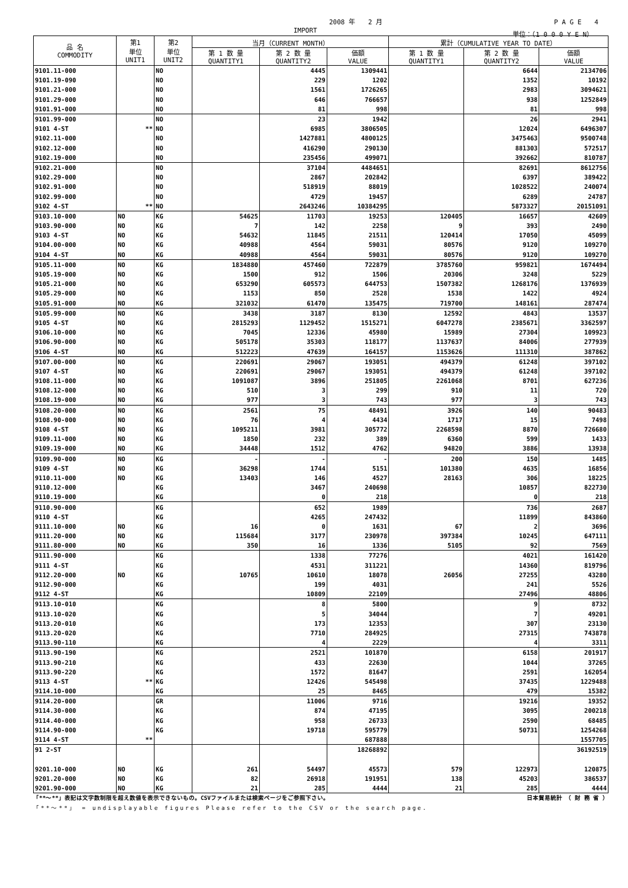2008 年　　2 月 P A G E　　4
IMPORT 単位：（1 0 0 0 Y E N）
| 品 名 COMMODITY | 第1 単位 UNIT1 | 第2 単位 UNIT2 | 当月（CURRENT MONTH） | | | 累計（CUMULATIVE YEAR TO DATE） | | |
| --- | --- | --- | --- | --- | --- | --- | --- | --- |
| | | | 第 1 数 量 QUANTITY1 | 第 2 数 量 QUANTITY2 | 価額 VALUE | 第 1 数 量 QUANTITY1 | 第 2 数 量 QUANTITY2 | 価額 VALUE |
| 9101.11-000 | | NO | | 4445 | 1309441 | | 6644 | 2134706 |
| 9101.19-090 | | NO | | 229 | 1202 | | 1352 | 10192 |
| 9101.21-000 | | NO | | 1561 | 1726265 | | 2983 | 3094621 |
| 9101.29-000 | | NO | | 646 | 766657 | | 938 | 1252849 |
| 9101.91-000 | | NO | | 81 | 998 | | 81 | 998 |
| 9101.99-000 | | NO | | 23 | 1942 | | 26 | 2941 |
| 9101 4-ST | ** | NO | | 6985 | 3806505 | | 12024 | 6496307 |
| 9102.11-000 | | NO | | 1427881 | 4800125 | | 3475463 | 9500748 |
| 9102.12-000 | | NO | | 416290 | 290130 | | 881303 | 572517 |
| 9102.19-000 | | NO | | 235456 | 499071 | | 392662 | 810787 |
| 9102.21-000 | | NO | | 37104 | 4484651 | | 82691 | 8612756 |
| 9102.29-000 | | NO | | 2867 | 202842 | | 6397 | 389422 |
| 9102.91-000 | | NO | | 518919 | 88019 | | 1028522 | 240074 |
| 9102.99-000 | | NO | | 4729 | 19457 | | 6289 | 24787 |
| 9102 4-ST | ** | NO | | 2643246 | 10384295 | | 5873327 | 20151091 |
| 9103.10-000 | NO | KG | 54625 | 11703 | 19253 | 120405 | 16657 | 42609 |
| 9103.90-000 | NO | KG | 7 | 142 | 2258 | 9 | 393 | 2490 |
| 9103 4-ST | NO | KG | 54632 | 11845 | 21511 | 120414 | 17050 | 45099 |
| 9104.00-000 | NO | KG | 40988 | 4564 | 59031 | 80576 | 9120 | 109270 |
| 9104 4-ST | NO | KG | 40988 | 4564 | 59031 | 80576 | 9120 | 109270 |
| 9105.11-000 | NO | KG | 1834880 | 457460 | 722879 | 3785760 | 959821 | 1674494 |
| 9105.19-000 | NO | KG | 1500 | 912 | 1506 | 20306 | 3248 | 5229 |
| 9105.21-000 | NO | KG | 653290 | 605573 | 644753 | 1507382 | 1268176 | 1376939 |
| 9105.29-000 | NO | KG | 1153 | 850 | 2528 | 1538 | 1422 | 4924 |
| 9105.91-000 | NO | KG | 321032 | 61470 | 135475 | 719700 | 148161 | 287474 |
| 9105.99-000 | NO | KG | 3438 | 3187 | 8130 | 12592 | 4843 | 13537 |
| 9105 4-ST | NO | KG | 2815293 | 1129452 | 1515271 | 6047278 | 2385671 | 3362597 |
| 9106.10-000 | NO | KG | 7045 | 12336 | 45980 | 15989 | 27304 | 109923 |
| 9106.90-000 | NO | KG | 505178 | 35303 | 118177 | 1137637 | 84006 | 277939 |
| 9106 4-ST | NO | KG | 512223 | 47639 | 164157 | 1153626 | 111310 | 387862 |
| 9107.00-000 | NO | KG | 220691 | 29067 | 193051 | 494379 | 61248 | 397102 |
| 9107 4-ST | NO | KG | 220691 | 29067 | 193051 | 494379 | 61248 | 397102 |
| 9108.11-000 | NO | KG | 1091087 | 3896 | 251805 | 2261068 | 8701 | 627236 |
| 9108.12-000 | NO | KG | 510 | 3 | 299 | 910 | 11 | 720 |
| 9108.19-000 | NO | KG | 977 | 3 | 743 | 977 | 3 | 743 |
| 9108.20-000 | NO | KG | 2561 | 75 | 48491 | 3926 | 140 | 90483 |
| 9108.90-000 | NO | KG | 76 | 4 | 4434 | 1717 | 15 | 7498 |
| 9108 4-ST | NO | KG | 1095211 | 3981 | 305772 | 2268598 | 8870 | 726680 |
| 9109.11-000 | NO | KG | 1850 | 232 | 389 | 6360 | 599 | 1433 |
| 9109.19-000 | NO | KG | 34448 | 1512 | 4762 | 94820 | 3886 | 13938 |
| 9109.90-000 | NO | KG | - | - | - | 200 | 150 | 1485 |
| 9109 4-ST | NO | KG | 36298 | 1744 | 5151 | 101380 | 4635 | 16856 |
| 9110.11-000 | NO | KG | 13403 | 146 | 4527 | 28163 | 306 | 18225 |
| 9110.12-000 | | KG | | 3467 | 240698 | | 10857 | 822730 |
| 9110.19-000 | | KG | | 0 | 218 | | 0 | 218 |
| 9110.90-000 | | KG | | 652 | 1989 | | 736 | 2687 |
| 9110 4-ST | | KG | | 4265 | 247432 | | 11899 | 843860 |
| 9111.10-000 | NO | KG | 16 | 0 | 1631 | 67 | 2 | 3696 |
| 9111.20-000 | NO | KG | 115684 | 3177 | 230978 | 397384 | 10245 | 647111 |
| 9111.80-000 | NO | KG | 350 | 16 | 1336 | 5105 | 92 | 7569 |
| 9111.90-000 | | KG | | 1338 | 77276 | | 4021 | 161420 |
| 9111 4-ST | | KG | | 4531 | 311221 | | 14360 | 819796 |
| 9112.20-000 | NO | KG | 10765 | 10610 | 18078 | 26056 | 27255 | 43280 |
| 9112.90-000 | | KG | | 199 | 4031 | | 241 | 5526 |
| 9112 4-ST | | KG | | 10809 | 22109 | | 27496 | 48806 |
| 9113.10-010 | | KG | | 8 | 5800 | | 9 | 8732 |
| 9113.10-020 | | KG | | 5 | 34044 | | 7 | 49201 |
| 9113.20-010 | | KG | | 173 | 12353 | | 307 | 23130 |
| 9113.20-020 | | KG | | 7710 | 284925 | | 27315 | 743878 |
| 9113.90-110 | | KG | | 4 | 2229 | | 4 | 3311 |
| 9113.90-190 | | KG | | 2521 | 101870 | | 6158 | 201917 |
| 9113.90-210 | | KG | | 433 | 22630 | | 1044 | 37265 |
| 9113.90-220 | | KG | | 1572 | 81647 | | 2591 | 162054 |
| 9113 4-ST | ** | KG | | 12426 | 545498 | | 37435 | 1229488 |
| 9114.10-000 | | KG | | 25 | 8465 | | 479 | 15382 |
| 9114.20-000 | | GR | | 11006 | 9716 | | 19216 | 19352 |
| 9114.30-000 | | KG | | 874 | 47195 | | 3095 | 200218 |
| 9114.40-000 | | KG | | 958 | 26733 | | 2590 | 68485 |
| 9114.90-000 | | KG | | 19718 | 595779 | | 50731 | 1254268 |
| 9114 4-ST | ** | | | | 687888 | | | 1557705 |
| 91 2-ST | | | | | 18268892 | | | 36192519 |
| 9201.10-000 | NO | KG | 261 | 54497 | 45573 | 579 | 122973 | 120875 |
| 9201.20-000 | NO | KG | 82 | 26918 | 191951 | 138 | 45203 | 386537 |
| 9201.90-000 | NO | KG | 21 | 285 | 4444 | 21 | 285 | 4444 |
「**～**」表記は文字数制限を超え数値を表示できないもの。CSVファイルまたは検索ページをご参照下さい。 日本貿易統計　（ 財 務 省 ）
「**～**」 = undisplayable figures Please refer to the CSV or the search page.